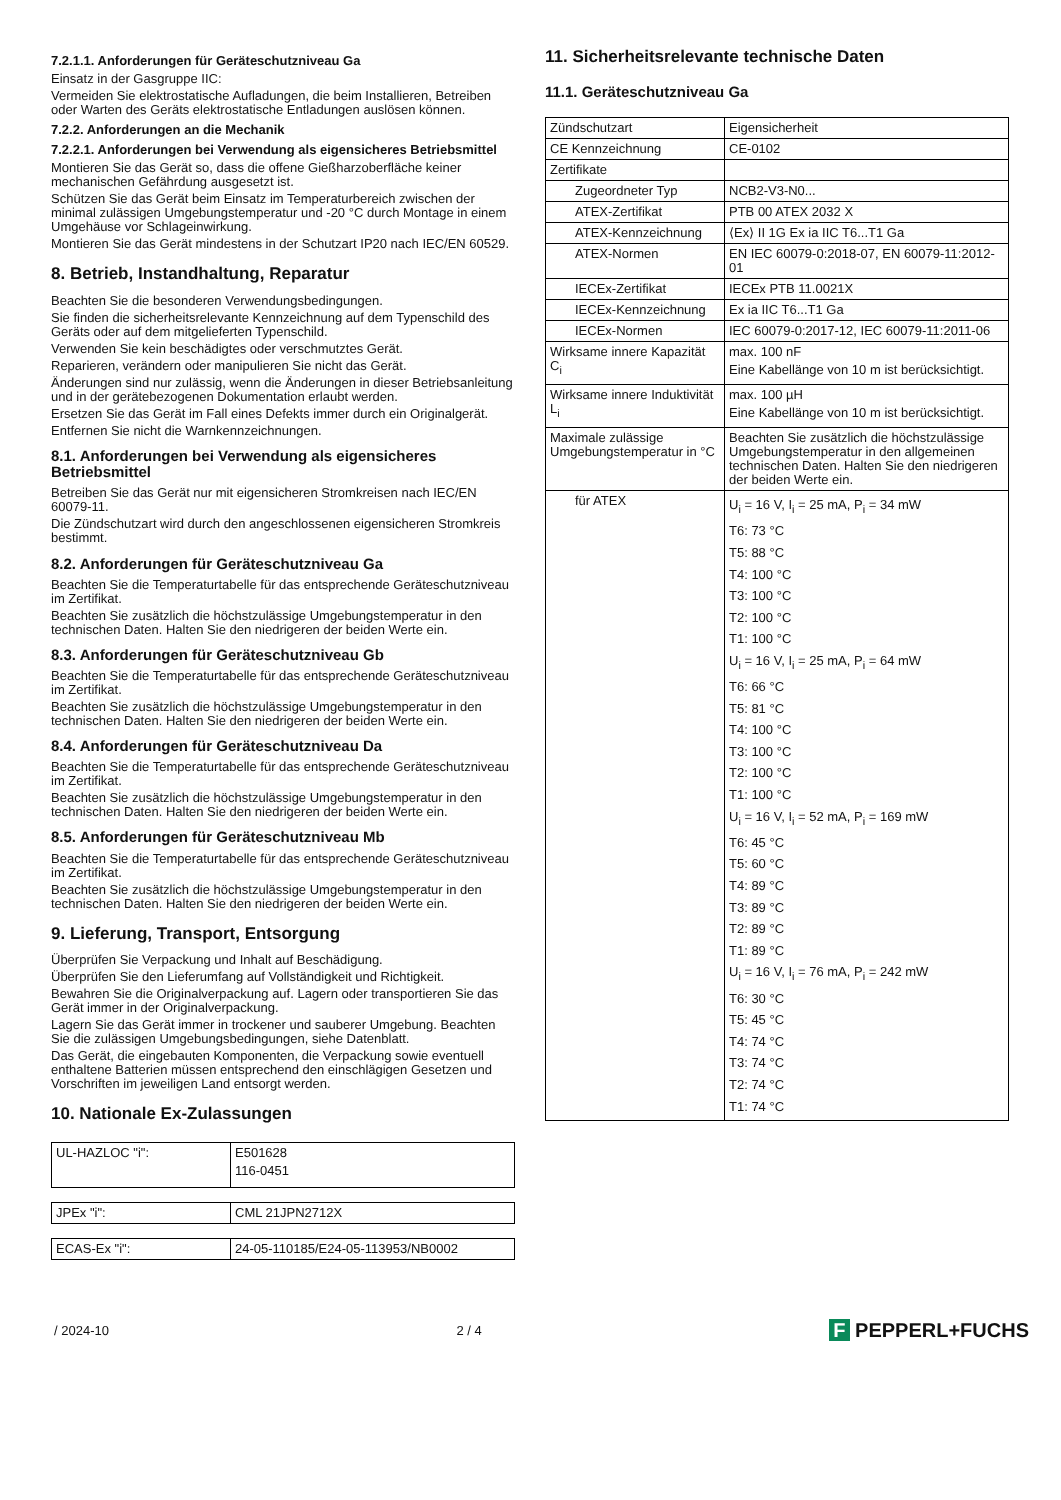7.2.1.1. Anforderungen für Geräteschutzniveau Ga
Einsatz in der Gasgruppe IIC:
Vermeiden Sie elektrostatische Aufladungen, die beim Installieren, Betreiben oder Warten des Geräts elektrostatische Entladungen auslösen können.
7.2.2. Anforderungen an die Mechanik
7.2.2.1. Anforderungen bei Verwendung als eigensicheres Betriebsmittel
Montieren Sie das Gerät so, dass die offene Gießharzoberfläche keiner mechanischen Gefährdung ausgesetzt ist.
Schützen Sie das Gerät beim Einsatz im Temperaturbereich zwischen der minimal zulässigen Umgebungstemperatur und -20 °C durch Montage in einem Umgehäuse vor Schlageinwirkung.
Montieren Sie das Gerät mindestens in der Schutzart IP20 nach IEC/EN 60529.
8. Betrieb, Instandhaltung, Reparatur
Beachten Sie die besonderen Verwendungsbedingungen.
Sie finden die sicherheitsrelevante Kennzeichnung auf dem Typenschild des Geräts oder auf dem mitgelieferten Typenschild.
Verwenden Sie kein beschädigtes oder verschmutztes Gerät.
Reparieren, verändern oder manipulieren Sie nicht das Gerät.
Änderungen sind nur zulässig, wenn die Änderungen in dieser Betriebsanleitung und in der gerätebezogenen Dokumentation erlaubt werden.
Ersetzen Sie das Gerät im Fall eines Defekts immer durch ein Originalgerät.
Entfernen Sie nicht die Warnkennzeichnungen.
8.1. Anforderungen bei Verwendung als eigensicheres Betriebsmittel
Betreiben Sie das Gerät nur mit eigensicheren Stromkreisen nach IEC/EN 60079-11.
Die Zündschutzart wird durch den angeschlossenen eigensicheren Stromkreis bestimmt.
8.2. Anforderungen für Geräteschutzniveau Ga
Beachten Sie die Temperaturtabelle für das entsprechende Geräteschutzniveau im Zertifikat.
Beachten Sie zusätzlich die höchstzulässige Umgebungstemperatur in den technischen Daten. Halten Sie den niedrigeren der beiden Werte ein.
8.3. Anforderungen für Geräteschutzniveau Gb
Beachten Sie die Temperaturtabelle für das entsprechende Geräteschutzniveau im Zertifikat.
Beachten Sie zusätzlich die höchstzulässige Umgebungstemperatur in den technischen Daten. Halten Sie den niedrigeren der beiden Werte ein.
8.4. Anforderungen für Geräteschutzniveau Da
Beachten Sie die Temperaturtabelle für das entsprechende Geräteschutzniveau im Zertifikat.
Beachten Sie zusätzlich die höchstzulässige Umgebungstemperatur in den technischen Daten. Halten Sie den niedrigeren der beiden Werte ein.
8.5. Anforderungen für Geräteschutzniveau Mb
Beachten Sie die Temperaturtabelle für das entsprechende Geräteschutzniveau im Zertifikat.
Beachten Sie zusätzlich die höchstzulässige Umgebungstemperatur in den technischen Daten. Halten Sie den niedrigeren der beiden Werte ein.
9. Lieferung, Transport, Entsorgung
Überprüfen Sie Verpackung und Inhalt auf Beschädigung.
Überprüfen Sie den Lieferumfang auf Vollständigkeit und Richtigkeit.
Bewahren Sie die Originalverpackung auf. Lagern oder transportieren Sie das Gerät immer in der Originalverpackung.
Lagern Sie das Gerät immer in trockener und sauberer Umgebung. Beachten Sie die zulässigen Umgebungsbedingungen, siehe Datenblatt.
Das Gerät, die eingebauten Komponenten, die Verpackung sowie eventuell enthaltene Batterien müssen entsprechend den einschlägigen Gesetzen und Vorschriften im jeweiligen Land entsorgt werden.
10. Nationale Ex-Zulassungen
| UL-HAZLOC "i": | E501628 116-0451 |
| JPEx "i": | CML 21JPN2712X |
| ECAS-Ex "i": | 24-05-110185/E24-05-113953/NB0002 |
11. Sicherheitsrelevante technische Daten
11.1. Geräteschutzniveau Ga
| Zündschutzart | Eigensicherheit |
| CE Kennzeichnung | CE-0102 |
| Zertifikate | |
| Zugeordneter Typ | NCB2-V3-N0... |
| ATEX-Zertifikat | PTB 00 ATEX 2032 X |
| ATEX-Kennzeichnung | ⟨Ex⟩ II 1G Ex ia IIC T6...T1 Ga |
| ATEX-Normen | EN IEC 60079-0:2018-07, EN 60079-11:2012-01 |
| IECEx-Zertifikat | IECEx PTB 11.0021X |
| IECEx-Kennzeichnung | Ex ia IIC T6...T1 Ga |
| IECEx-Normen | IEC 60079-0:2017-12, IEC 60079-11:2011-06 |
| Wirksame innere Kapazität C<sub>i</sub> | max. 100 nF Eine Kabellänge von 10 m ist berücksichtigt. |
| Wirksame innere Induktivität L<sub>i</sub> | max. 100 µH Eine Kabellänge von 10 m ist berücksichtigt. |
| Maximale zulässige Umgebungstemperatur in °C | Beachten Sie zusätzlich die höchstzulässige Umgebungstemperatur in den allgemeinen technischen Daten. Halten Sie den niedrigeren der beiden Werte ein. |
| für ATEX | U<sub>i</sub> = 16 V, I<sub>i</sub> = 25 mA, P<sub>i</sub> = 34 mW T6: 73 °C T5: 88 °C T4: 100 °C T3: 100 °C T2: 100 °C T1: 100 °C U<sub>i</sub> = 16 V, I<sub>i</sub> = 25 mA, P<sub>i</sub> = 64 mW T6: 66 °C T5: 81 °C T4: 100 °C T3: 100 °C T2: 100 °C T1: 100 °C U<sub>i</sub> = 16 V, I<sub>i</sub> = 52 mA, P<sub>i</sub> = 169 mW T6: 45 °C T5: 60 °C T4: 89 °C T3: 89 °C T2: 89 °C T1: 89 °C U<sub>i</sub> = 16 V, I<sub>i</sub> = 76 mA, P<sub>i</sub> = 242 mW T6: 30 °C T5: 45 °C T4: 74 °C T3: 74 °C T2: 74 °C T1: 74 °C |
/ 2024-10 2 / 4 F PEPPERL+FUCHS